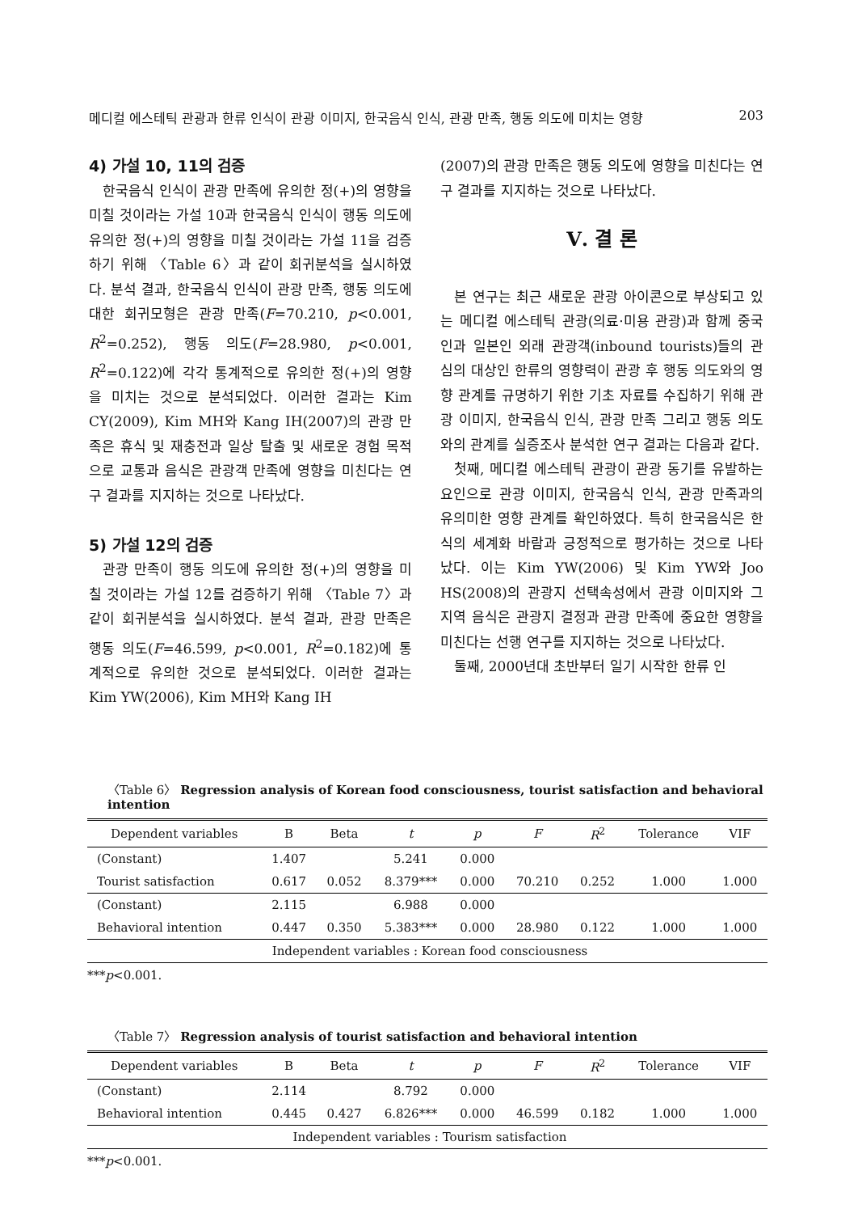메디컬 에스테틱 관광과 한류 인식이 관광 이미지, 한국음식 인식, 관광 만족, 행동 의도에 미치는 영향 203
4) 가설 10, 11의 검증
한국음식 인식이 관광 만족에 유의한 정(+)의 영향을 미칠 것이라는 가설 10과 한국음식 인식이 행동 의도에 유의한 정(+)의 영향을 미칠 것이라는 가설 11을 검증하기 위해 〈Table 6〉과 같이 회귀분석을 실시하였다. 분석 결과, 한국음식 인식이 관광 만족, 행동 의도에 대한 회귀모형은 관광 만족(F=70.210, p<0.001, R<sup>2</sup>=0.252), 행동 의도(F=28.980, p<0.001, R<sup>2</sup>=0.122)에 각각 통계적으로 유의한 정(+)의 영향을 미치는 것으로 분석되었다. 이러한 결과는 Kim CY(2009), Kim MH와 Kang IH(2007)의 관광 만족은 휴식 및 재충전과 일상 탈출 및 새로운 경험 목적으로 교통과 음식은 관광객 만족에 영향을 미친다는 연구 결과를 지지하는 것으로 나타났다.
5) 가설 12의 검증
관광 만족이 행동 의도에 유의한 정(+)의 영향을 미칠 것이라는 가설 12를 검증하기 위해 〈Table 7〉과 같이 회귀분석을 실시하였다. 분석 결과, 관광 만족은 행동 의도(F=46.599, p<0.001, R<sup>2</sup>=0.182)에 통계적으로 유의한 것으로 분석되었다. 이러한 결과는 Kim YW(2006), Kim MH와 Kang IH
(2007)의 관광 만족은 행동 의도에 영향을 미친다는 연구 결과를 지지하는 것으로 나타났다.
Ⅴ. 결 론
본 연구는 최근 새로운 관광 아이콘으로 부상되고 있는 메디컬 에스테틱 관광(의료·미용 관광)과 함께 중국인과 일본인 외래 관광객(inbound tourists)들의 관심의 대상인 한류의 영향력이 관광 후 행동 의도와의 영향 관계를 규명하기 위한 기초 자료를 수집하기 위해 관광 이미지, 한국음식 인식, 관광 만족 그리고 행동 의도와의 관계를 실증조사 분석한 연구 결과는 다음과 같다.
첫째, 메디컬 에스테틱 관광이 관광 동기를 유발하는 요인으로 관광 이미지, 한국음식 인식, 관광 만족과의 유의미한 영향 관계를 확인하였다. 특히 한국음식은 한식의 세계화 바람과 긍정적으로 평가하는 것으로 나타났다. 이는 Kim YW(2006) 및 Kim YW와 Joo HS(2008)의 관광지 선택속성에서 관광 이미지와 그 지역 음식은 관광지 결정과 관광 만족에 중요한 영향을 미친다는 선행 연구를 지지하는 것으로 나타났다.
둘째, 2000년대 초반부터 일기 시작한 한류 인
〈Table 6〉 Regression analysis of Korean food consciousness, tourist satisfaction and behavioral intention
| Dependent variables | B | Beta | t | p | F | R<sup>2</sup> | Tolerance | VIF |
| --- | --- | --- | --- | --- | --- | --- | --- | --- |
| (Constant) | 1.407 | | 5.241 | 0.000 | | | | |
| Tourist satisfaction | 0.617 | 0.052 | 8.379*** | 0.000 | 70.210 | 0.252 | 1.000 | 1.000 |
| (Constant) | 2.115 | | 6.988 | 0.000 | | | | |
| Behavioral intention | 0.447 | 0.350 | 5.383*** | 0.000 | 28.980 | 0.122 | 1.000 | 1.000 |
| Independent variables : Korean food consciousness | | | | | | | | |
***p<0.001.
〈Table 7〉 Regression analysis of tourist satisfaction and behavioral intention
| Dependent variables | B | Beta | t | p | F | R<sup>2</sup> | Tolerance | VIF |
| --- | --- | --- | --- | --- | --- | --- | --- | --- |
| (Constant) | 2.114 | | 8.792 | 0.000 | | | | |
| Behavioral intention | 0.445 | 0.427 | 6.826*** | 0.000 | 46.599 | 0.182 | 1.000 | 1.000 |
| Independent variables : Tourism satisfaction | | | | | | | | |
***p<0.001.